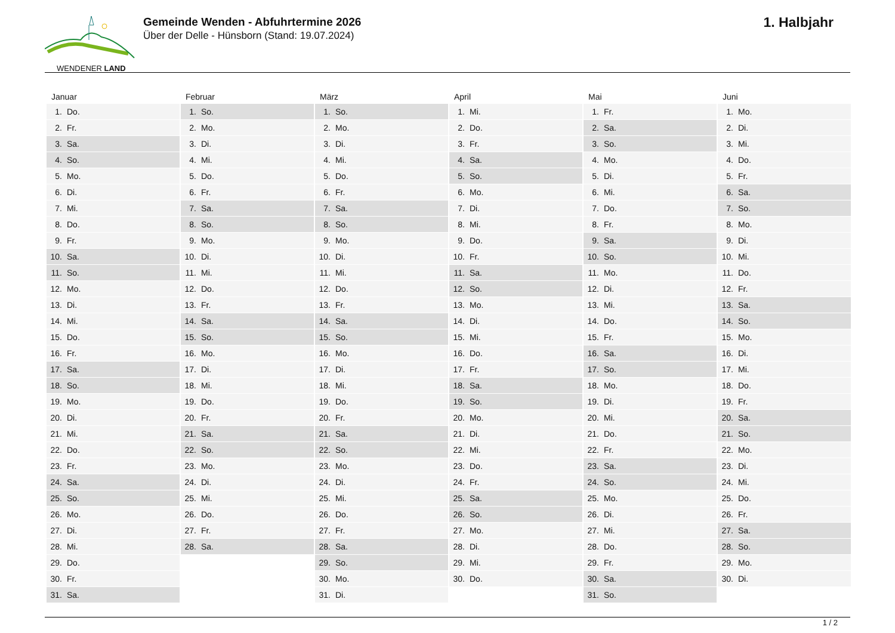WENDENER LAND
Gemeinde Wenden - Abfuhrtermine 2026
Über der Delle - Hünsborn (Stand: 19.07.2024)
1. Halbjahr
| Januar | Februar | März | April | Mai | Juni |
| --- | --- | --- | --- | --- | --- |
| 1. Do. | 1. So. | 1. So. | 1. Mi. | 1. Fr. | 1. Mo. |
| 2. Fr. | 2. Mo. | 2. Mo. | 2. Do. | 2. Sa. | 2. Di. |
| 3. Sa. | 3. Di. | 3. Di. | 3. Fr. | 3. So. | 3. Mi. |
| 4. So. | 4. Mi. | 4. Mi. | 4. Sa. | 4. Mo. | 4. Do. |
| 5. Mo. | 5. Do. | 5. Do. | 5. So. | 5. Di. | 5. Fr. |
| 6. Di. | 6. Fr. | 6. Fr. | 6. Mo. | 6. Mi. | 6. Sa. |
| 7. Mi. | 7. Sa. | 7. Sa. | 7. Di. | 7. Do. | 7. So. |
| 8. Do. | 8. So. | 8. So. | 8. Mi. | 8. Fr. | 8. Mo. |
| 9. Fr. | 9. Mo. | 9. Mo. | 9. Do. | 9. Sa. | 9. Di. |
| 10. Sa. | 10. Di. | 10. Di. | 10. Fr. | 10. So. | 10. Mi. |
| 11. So. | 11. Mi. | 11. Mi. | 11. Sa. | 11. Mo. | 11. Do. |
| 12. Mo. | 12. Do. | 12. Do. | 12. So. | 12. Di. | 12. Fr. |
| 13. Di. | 13. Fr. | 13. Fr. | 13. Mo. | 13. Mi. | 13. Sa. |
| 14. Mi. | 14. Sa. | 14. Sa. | 14. Di. | 14. Do. | 14. So. |
| 15. Do. | 15. So. | 15. So. | 15. Mi. | 15. Fr. | 15. Mo. |
| 16. Fr. | 16. Mo. | 16. Mo. | 16. Do. | 16. Sa. | 16. Di. |
| 17. Sa. | 17. Di. | 17. Di. | 17. Fr. | 17. So. | 17. Mi. |
| 18. So. | 18. Mi. | 18. Mi. | 18. Sa. | 18. Mo. | 18. Do. |
| 19. Mo. | 19. Do. | 19. Do. | 19. So. | 19. Di. | 19. Fr. |
| 20. Di. | 20. Fr. | 20. Fr. | 20. Mo. | 20. Mi. | 20. Sa. |
| 21. Mi. | 21. Sa. | 21. Sa. | 21. Di. | 21. Do. | 21. So. |
| 22. Do. | 22. So. | 22. So. | 22. Mi. | 22. Fr. | 22. Mo. |
| 23. Fr. | 23. Mo. | 23. Mo. | 23. Do. | 23. Sa. | 23. Di. |
| 24. Sa. | 24. Di. | 24. Di. | 24. Fr. | 24. So. | 24. Mi. |
| 25. So. | 25. Mi. | 25. Mi. | 25. Sa. | 25. Mo. | 25. Do. |
| 26. Mo. | 26. Do. | 26. Do. | 26. So. | 26. Di. | 26. Fr. |
| 27. Di. | 27. Fr. | 27. Fr. | 27. Mo. | 27. Mi. | 27. Sa. |
| 28. Mi. | 28. Sa. | 28. Sa. | 28. Di. | 28. Do. | 28. So. |
| 29. Do. | | 29. So. | 29. Mi. | 29. Fr. | 29. Mo. |
| 30. Fr. | | 30. Mo. | 30. Do. | 30. Sa. | 30. Di. |
| 31. Sa. | | 31. Di. | | 31. So. | |
1 / 2